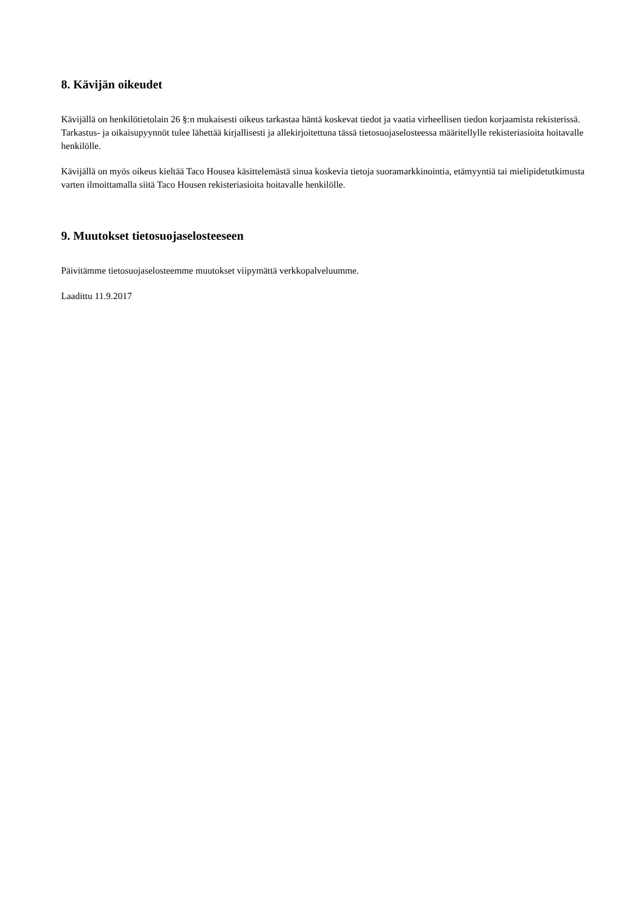8. Kävijän oikeudet
Kävijällä on henkilötietolain 26 §:n mukaisesti oikeus tarkastaa häntä koskevat tiedot ja vaatia virheellisen tiedon korjaamista rekisterissä. Tarkastus- ja oikaisupyynnöt tulee lähettää kirjallisesti ja allekirjoitettuna tässä tietosuojaselosteessa määritellylle rekisteriasioita hoitavalle henkilölle.
Kävijällä on myös oikeus kieltää Taco Housea käsittelemästä sinua koskevia tietoja suoramarkkinointia, etämyyntiä tai mielipidetutkimusta varten ilmoittamalla siitä Taco Housen rekisteriasioita hoitavalle henkilölle.
9. Muutokset tietosuojaselosteeseen
Päivitämme tietosuojaselosteemme muutokset viipymättä verkkopalveluumme.
Laadittu 11.9.2017